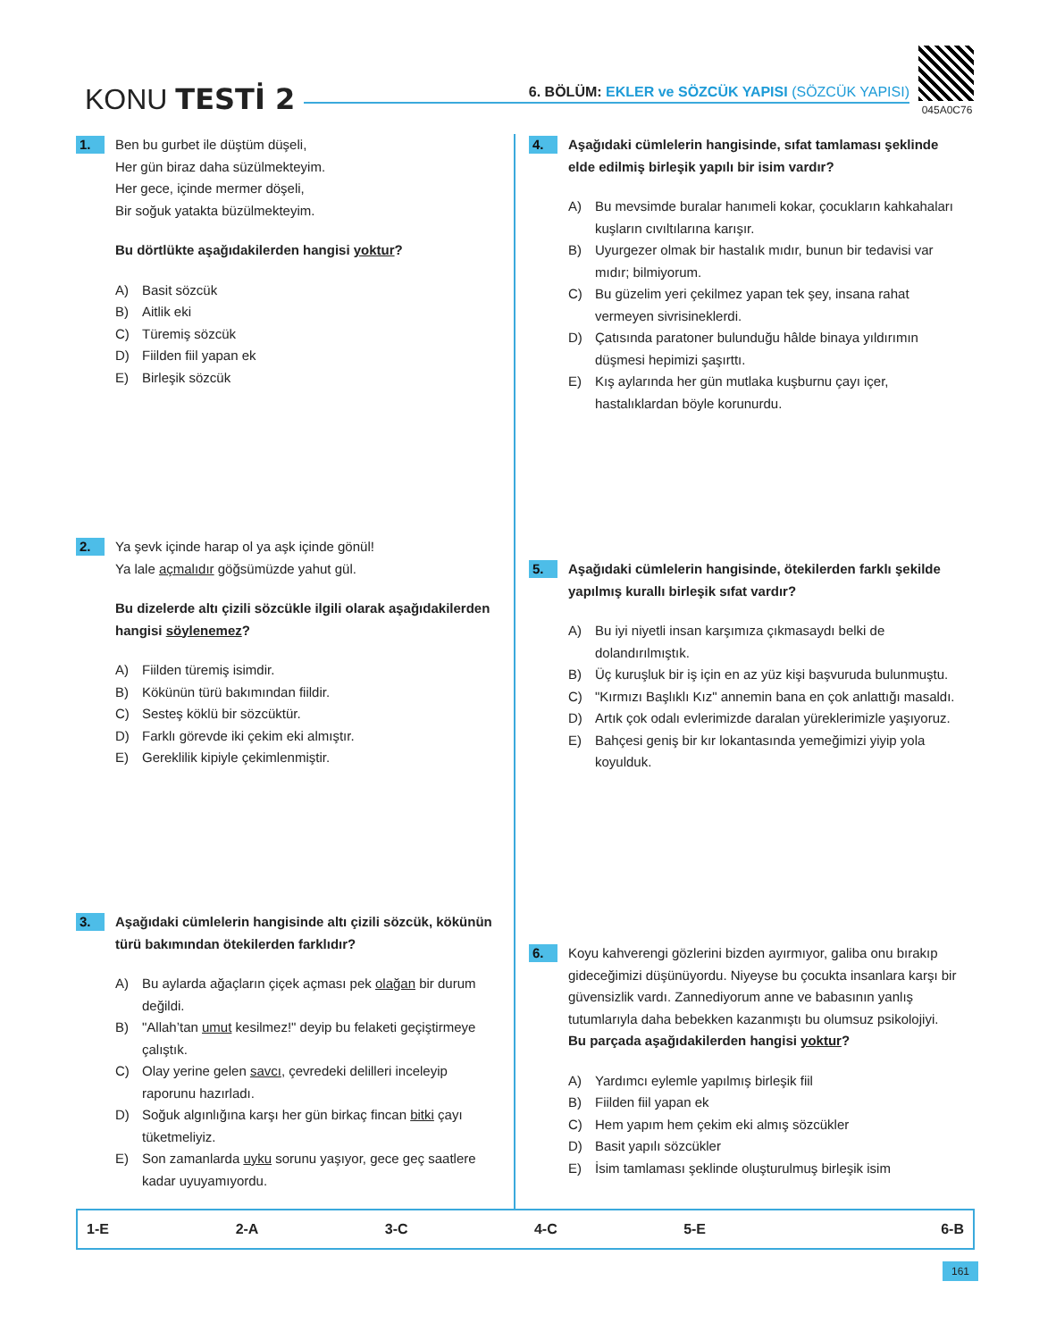KONU TESTİ 2
6. BÖLÜM: EKLER ve SÖZCÜK YAPISI (SÖZCÜK YAPISI)
045A0C76
1.
Ben bu gurbet ile düştüm düşeli,
Her gün biraz daha süzülmekteyim.
Her gece, içinde mermer döşeli,
Bir soğuk yatakta büzülmekteyim.
Bu dörtlükte aşağıdakilerden hangisi yoktur?
A) Basit sözcük
B) Aitlik eki
C) Türemiş sözcük
D) Fiilden fiil yapan ek
E) Birleşik sözcük
2.
Ya şevk içinde harap ol ya aşk içinde gönül!
Ya lale açmalıdır göğsümüzde yahut gül.
Bu dizelerde altı çizili sözcükle ilgili olarak aşağıdakilerden hangisi söylenemez?
A) Fiilden türemiş isimdir.
B) Kökünün türü bakımından fiildir.
C) Sesteş köklü bir sözcüktür.
D) Farklı görevde iki çekim eki almıştır.
E) Gereklilik kipiyle çekimlenmiştir.
3.
Aşağıdaki cümlelerin hangisinde altı çizili sözcük, kökünün türü bakımından ötekilerden farklıdır?
A) Bu aylarda ağaçların çiçek açması pek olağan bir durum değildi.
B) "Allah’tan umut kesilmez!" deyip bu felaketi geçiştirmeye çalıştık.
C) Olay yerine gelen savcı, çevredeki delilleri inceleyip raporunu hazırladı.
D) Soğuk algınlığına karşı her gün birkaç fincan bitki çayı tüketmeliyiz.
E) Son zamanlarda uyku sorunu yaşıyor, gece geç saatlere kadar uyuyamıyordu.
4.
Aşağıdaki cümlelerin hangisinde, sıfat tamlaması şeklinde elde edilmiş birleşik yapılı bir isim vardır?
A) Bu mevsimde buralar hanımeli kokar, çocukların kahkahaları kuşların cıvıltılarına karışır.
B) Uyurgezer olmak bir hastalık mıdır, bunun bir tedavisi var mıdır; bilmiyorum.
C) Bu güzelim yeri çekilmez yapan tek şey, insana rahat vermeyen sivrisineklerdi.
D) Çatısında paratoner bulunduğu hâlde binaya yıldırımın düşmesi hepimizi şaşırttı.
E) Kış aylarında her gün mutlaka kuşburnu çayı içer, hastalıklardan böyle korunurdu.
5.
Aşağıdaki cümlelerin hangisinde, ötekilerden farklı şekilde yapılmış kurallı birleşik sıfat vardır?
A) Bu iyi niyetli insan karşımıza çıkmasaydı belki de dolandırılmıştık.
B) Üç kuruşluk bir iş için en az yüz kişi başvuruda bulunmuştu.
C) "Kırmızı Başlıklı Kız" annemin bana en çok anlattığı masaldı.
D) Artık çok odalı evlerimizde daralan yüreklerimizle yaşıyoruz.
E) Bahçesi geniş bir kır lokantasında yemeğimizi yiyip yola koyulduk.
6.
Koyu kahverengi gözlerini bizden ayırmıyor, galiba onu bırakıp gideceğimizi düşünüyordu. Niyeyse bu çocukta insanlara karşı bir güvensizlik vardı. Zannediyorum anne ve babasının yanlış tutumlarıyla daha bebekken kazanmıştı bu olumsuz psikolojiyi.
Bu parçada aşağıdakilerden hangisi yoktur?
A) Yardımcı eylemle yapılmış birleşik fiil
B) Fiilden fiil yapan ek
C) Hem yapım hem çekim eki almış sözcükler
D) Basit yapılı sözcükler
E) İsim tamlaması şeklinde oluşturulmuş birleşik isim
| 1-E | 2-A | 3-C | 4-C | 5-E | 6-B |
161